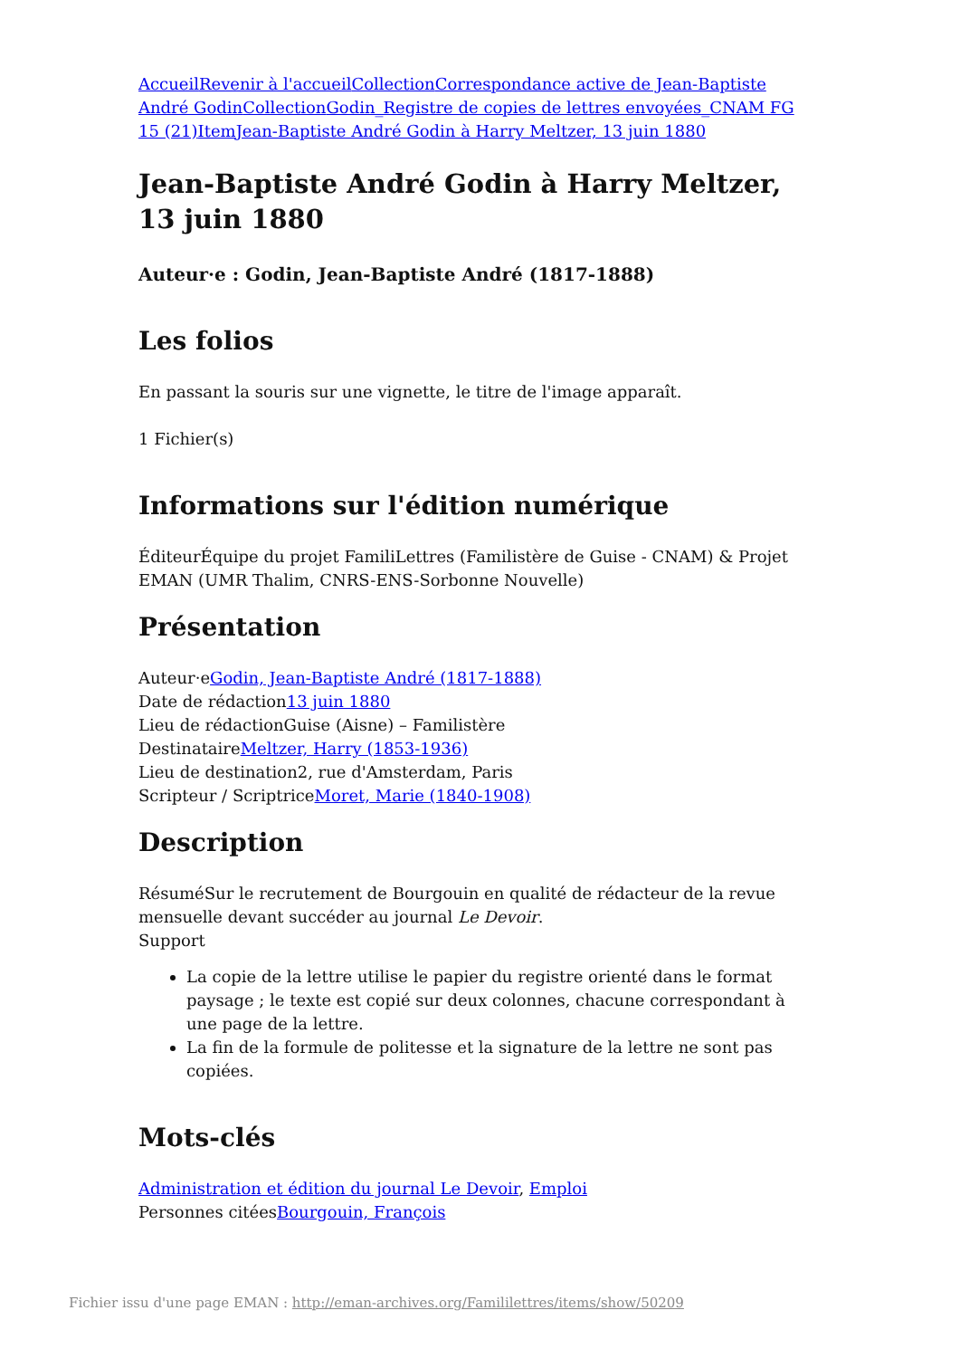Accueil Revenir à l'accueil Collection Correspondance active de Jean-Baptiste André Godin Collection Godin_Registre de copies de lettres envoyées_CNAM FG 15 (21) Item Jean-Baptiste André Godin à Harry Meltzer, 13 juin 1880
Jean-Baptiste André Godin à Harry Meltzer, 13 juin 1880
Auteur·e : Godin, Jean-Baptiste André (1817-1888)
Les folios
En passant la souris sur une vignette, le titre de l'image apparaît.
1 Fichier(s)
Informations sur l'édition numérique
ÉditeurÉquipe du projet FamiliLettres (Familistère de Guise - CNAM) & Projet EMAN (UMR Thalim, CNRS-ENS-Sorbonne Nouvelle)
Présentation
Auteur·eGodin, Jean-Baptiste André (1817-1888)
Date de rédaction13 juin 1880
Lieu de rédactionGuise (Aisne) – Familistère
DestinataireMeltzer, Harry (1853-1936)
Lieu de destination2, rue d'Amsterdam, Paris
Scripteur / ScriptriceMoret, Marie (1840-1908)
Description
RésuméSur le recrutement de Bourgouin en qualité de rédacteur de la revue mensuelle devant succéder au journal Le Devoir.
Support
La copie de la lettre utilise le papier du registre orienté dans le format paysage ; le texte est copié sur deux colonnes, chacune correspondant à une page de la lettre.
La fin de la formule de politesse et la signature de la lettre ne sont pas copiées.
Mots-clés
Administration et édition du journal Le Devoir, Emploi
Personnes citéesBourgouin, François
Fichier issu d'une page EMAN : http://eman-archives.org/Famililettres/items/show/50209